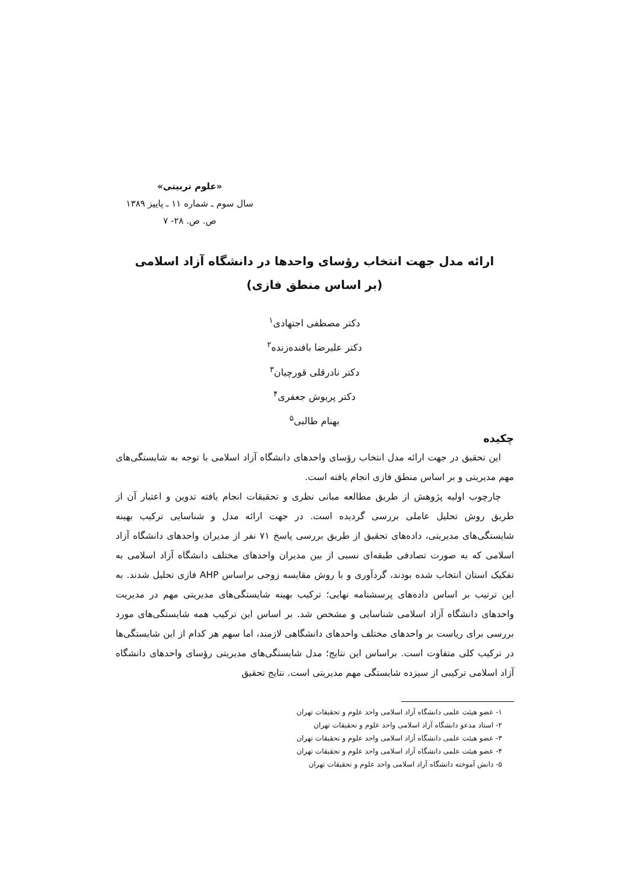«علوم تربیتی»
سال سوم ـ شماره ۱۱ ـ پاییز ۱۳۸۹
ص. ص. ۲۸- ۷
ارائه مدل جهت انتخاب رؤسای واحدها در دانشگاه آزاد اسلامی
(بر اساس منطق فازی)
دکتر مصطفی اجتهادی<sup>۱</sup>
دکتر علیرضا بافنده‌زنده<sup>۲</sup>
دکتر نادرقلی قورچیان<sup>۳</sup>
دکتر پریوش جعفری<sup>۴</sup>
بهنام طالبی<sup>۵</sup>
چکیده
این تحقیق در جهت ارائه مدل انتخاب رؤسای واحدهای دانشگاه آزاد اسلامی با توجه به شایستگی‌های مهم مدیریتی و بر اساس منطق فازی انجام یافته است.
چارچوب اولیه پژوهش از طریق مطالعه مبانی نظری و تحقیقات انجام یافته تدوین و اعتبار آن از طریق روش تحلیل عاملی بررسی گردیده است. در جهت ارائه مدل و شناسایی ترکیب بهینه شایستگی‌های مدیریتی، داده‌های تحقیق از طریق بررسی پاسخ ۷۱ نفر از مدیران واحدهای دانشگاه آزاد اسلامی که به صورت تصادفی طبقه‌ای نسبی از بین مدیران واحدهای مختلف دانشگاه آزاد اسلامی به تفکیک استان انتخاب شده بودند، گردآوری و با روش مقایسه زوجی براساس AHP فازی تحلیل شدند. به این ترتیب بر اساس داده‌های پرسشنامه نهایی؛ ترکیب بهینه شایستگی‌های مدیریتی مهم در مدیریت واحدهای دانشگاه آزاد اسلامی شناسایی و مشخص شد. بر اساس این ترکیب همه شایستگی‌های مورد بررسی برای ریاست بر واحدهای مختلف واحدهای دانشگاهی لازمند، اما سهم هر کدام از این شایستگی‌ها در ترکیب کلی متفاوت است. براساس این نتایج؛ مدل شایستگی‌های مدیریتی رؤسای واحدهای دانشگاه آزاد اسلامی ترکیبی از سیزده شایستگی مهم مدیریتی است. نتایج تحقیق
۱- عضو هیئت علمی دانشگاه آزاد اسلامی واحد علوم و تحقیقات تهران
۲- استاد مدعو دانشگاه آزاد اسلامی واحد علوم و تحقیقات تهران
۳- عضو هیئت علمی دانشگاه آزاد اسلامی واحد علوم و تحقیقات تهران
۴- عضو هیئت علمی دانشگاه آزاد اسلامی واحد علوم و تحقیقات تهران
۵- دانش آموخته دانشگاه آزاد اسلامی واحد علوم و تحقیقات تهران